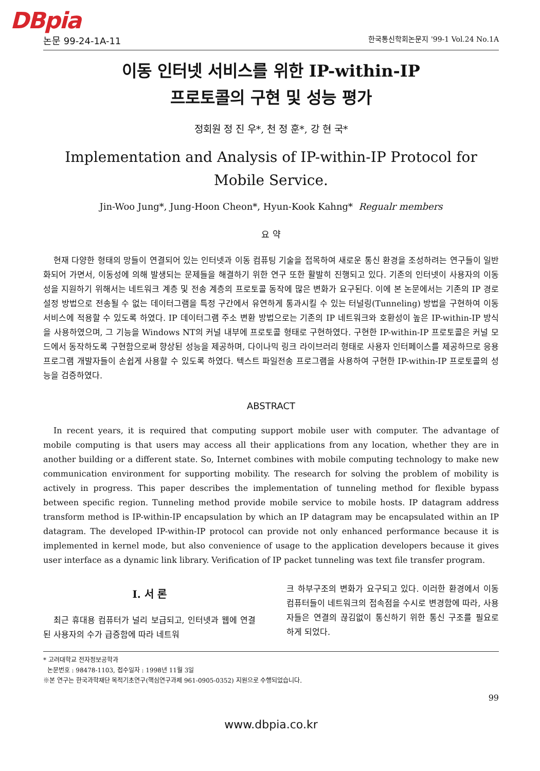DBpia
논문 99-24-1A-11 한국통신학회논문지 '99-1 Vol.24 No.1A
이동 인터넷 서비스를 위한 IP-within-IP
프로토콜의 구현 및 성능 평가
정회원 정 진 우*, 천 정 훈*, 강 현 국*
Implementation and Analysis of IP-within-IP Protocol for Mobile Service.
Jin-Woo Jung*, Jung-Hoon Cheon*, Hyun-Kook Kahng* Regualr members
요 약
현재 다양한 형태의 망들이 연결되어 있는 인터넷과 이동 컴퓨팅 기술을 접목하여 새로운 통신 환경을 조성하려는 연구들이 일반화되어 가면서, 이동성에 의해 발생되는 문제들을 해결하기 위한 연구 또한 활발히 진행되고 있다. 기존의 인터넷이 사용자의 이동성을 지원하기 위해서는 네트워크 계층 및 전송 계층의 프로토콜 동작에 많은 변화가 요구된다. 이에 본 논문에서는 기존의 IP 경로설정 방법으로 전송될 수 없는 데이터그램을 특정 구간에서 유연하게 통과시킬 수 있는 터널링(Tunneling) 방법을 구현하여 이동 서비스에 적용할 수 있도록 하였다. IP 데이터그램 주소 변환 방법으로는 기존의 IP 네트워크와 호환성이 높은 IP-within-IP 방식을 사용하였으며, 그 기능을 Windows NT의 커널 내부에 프로토콜 형태로 구현하였다. 구현한 IP-within-IP 프로토콜은 커널 모드에서 동작하도록 구현함으로써 향상된 성능을 제공하며, 다이나믹 링크 라이브러리 형태로 사용자 인터페이스를 제공하므로 응용 프로그램 개발자들이 손쉽게 사용할 수 있도록 하였다. 텍스트 파일전송 프로그램을 사용하여 구현한 IP-within-IP 프로토콜의 성능을 검증하였다.
ABSTRACT
In recent years, it is required that computing support mobile user with computer. The advantage of mobile computing is that users may access all their applications from any location, whether they are in another building or a different state. So, Internet combines with mobile computing technology to make new communication environment for supporting mobility. The research for solving the problem of mobility is actively in progress. This paper describes the implementation of tunneling method for flexible bypass between specific region. Tunneling method provide mobile service to mobile hosts. IP datagram address transform method is IP-within-IP encapsulation by which an IP datagram may be encapsulated within an IP datagram. The developed IP-within-IP protocol can provide not only enhanced performance because it is implemented in kernel mode, but also convenience of usage to the application developers because it gives user interface as a dynamic link library. Verification of IP packet tunneling was text file transfer program.
I. 서 론
최근 휴대용 컴퓨터가 널리 보급되고, 인터넷과 웹에 연결된 사용자의 수가 급증함에 따라 네트워
크 하부구조의 변화가 요구되고 있다. 이러한 환경에서 이동 컴퓨터들이 네트워크의 접속점을 수시로 변경함에 따라, 사용자들은 연결의 끊김없이 통신하기 위한 통신 구조를 필요로 하게 되었다.
* 고려대학교 전자정보공학과
논문번호 : 98478-1103, 접수일자 : 1998년 11월 3일
※본 연구는 한국과학재단 목적기초연구(핵심연구과제 961-0905-0352) 지원으로 수행되었습니다.
99
www.dbpia.co.kr